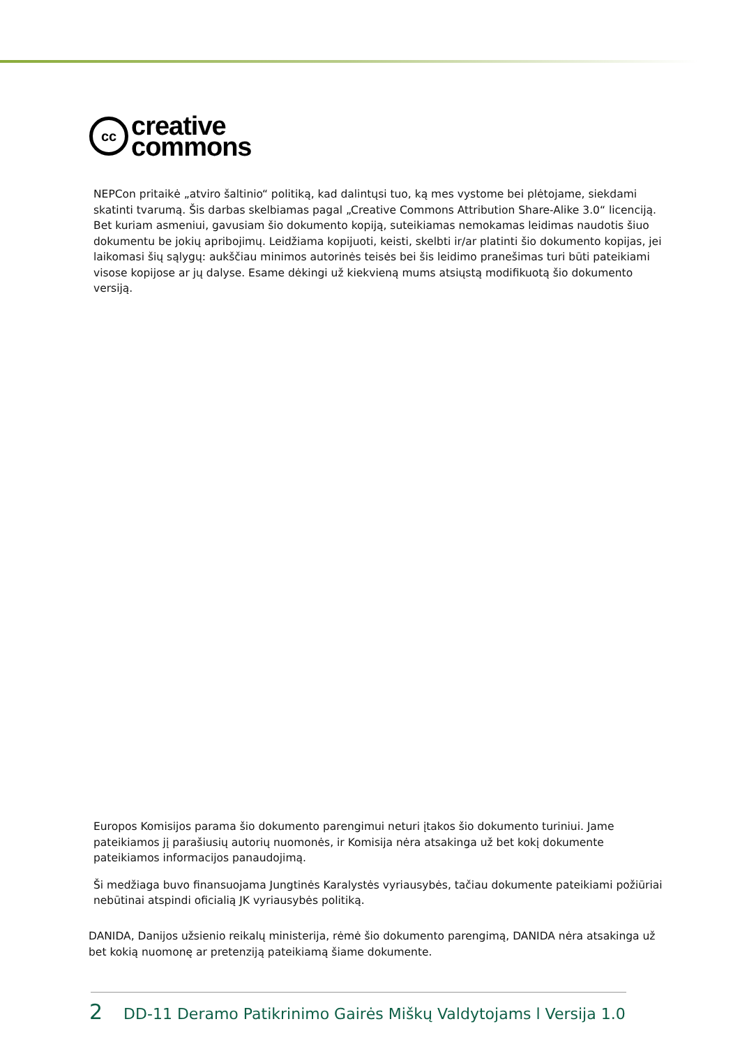cc
creative
commons
NEPCon pritaikė „atviro šaltinio“ politiką, kad dalintųsi tuo, ką mes vystome bei plėtojame, siekdami skatinti tvarumą. Šis darbas skelbiamas pagal „Creative Commons Attribution Share-Alike 3.0“ licenciją. Bet kuriam asmeniui, gavusiam šio dokumento kopiją, suteikiamas nemokamas leidimas naudotis šiuo dokumentu be jokių apribojimų. Leidžiama kopijuoti, keisti, skelbti ir/ar platinti šio dokumento kopijas, jei laikomasi šių sąlygų: aukščiau minimos autorinės teisės bei šis leidimo pranešimas turi būti pateikiami visose kopijose ar jų dalyse. Esame dėkingi už kiekvieną mums atsiųstą modifikuotą šio dokumento versiją.
Europos Komisijos parama šio dokumento parengimui neturi įtakos šio dokumento turiniui. Jame pateikiamos jį parašiusių autorių nuomonės, ir Komisija nėra atsakinga už bet kokį dokumente pateikiamos informacijos panaudojimą.
Ši medžiaga buvo finansuojama Jungtinės Karalystės vyriausybės, tačiau dokumente pateikiami požiūriai nebūtinai atspindi oficialią JK vyriausybės politiką.
DANIDA, Danijos užsienio reikalų ministerija, rėmė šio dokumento parengimą, DANIDA nėra atsakinga už bet kokią nuomonę ar pretenziją pateikiamą šiame dokumente.
2 DD-11 Deramo Patikrinimo Gairės Miškų Valdytojams l Versija 1.0